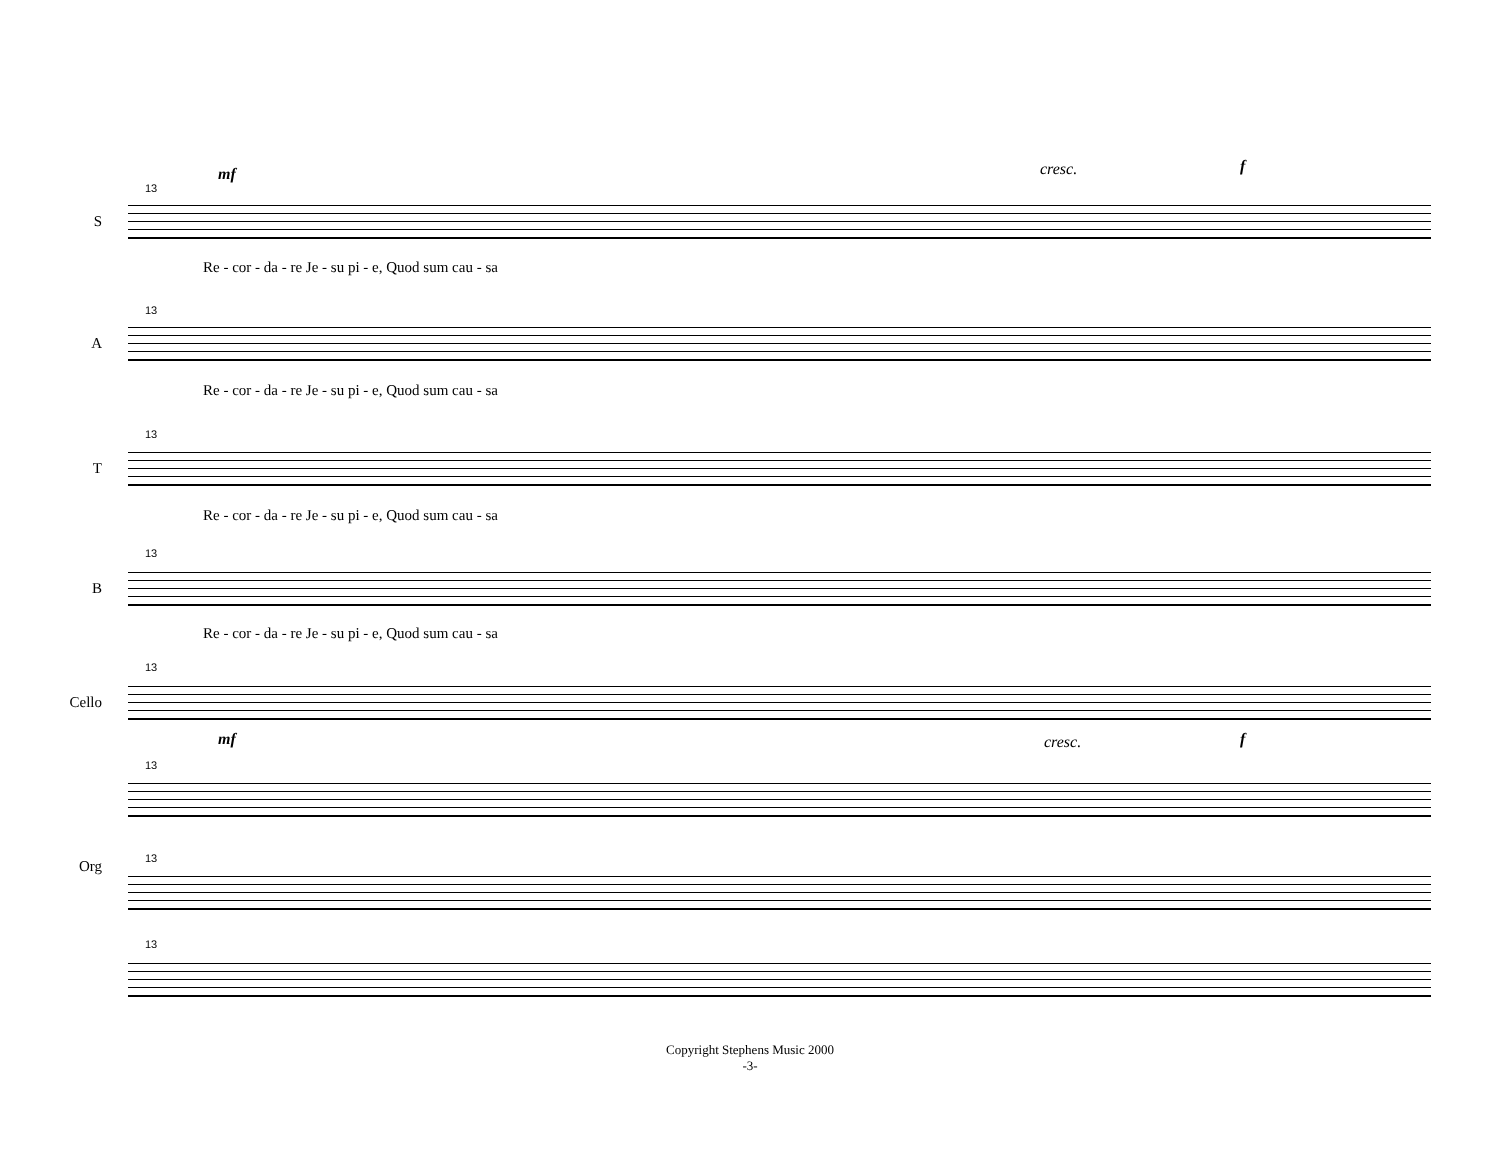mf cresc. f
13
S
13
A
13
T
13
B
13
Cello
mf cresc. f
13
13
Org
13
Re - cor - da - re Je - su pi - e, Quod sum cau - sa
Re - cor - da - re Je - su pi - e, Quod sum cau - sa
Re - cor - da - re Je - su pi - e, Quod sum cau - sa
Re - cor - da - re Je - su pi - e, Quod sum cau - sa
Copyright Stephens Music 2000
-3-